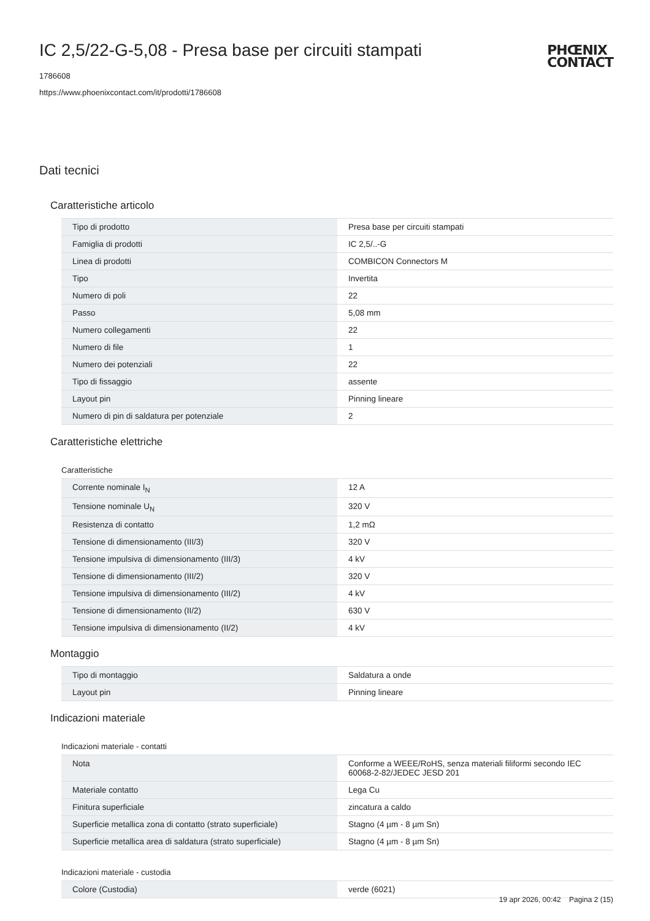IC 2,5/22-G-5,08 - Presa base per circuiti stampati
1786608
https://www.phoenixcontact.com/it/prodotti/1786608
PHŒNIX
CONTACT
Dati tecnici
Caratteristiche articolo
| Tipo di prodotto | Presa base per circuiti stampati |
| Famiglia di prodotti | IC 2,5/..-G |
| Linea di prodotti | COMBICON Connectors M |
| Tipo | Invertita |
| Numero di poli | 22 |
| Passo | 5,08 mm |
| Numero collegamenti | 22 |
| Numero di file | 1 |
| Numero dei potenziali | 22 |
| Tipo di fissaggio | assente |
| Layout pin | Pinning lineare |
| Numero di pin di saldatura per potenziale | 2 |
Caratteristiche elettriche
Caratteristiche
| Corrente nominale I<sub>N</sub> | 12 A |
| Tensione nominale U<sub>N</sub> | 320 V |
| Resistenza di contatto | 1,2 mΩ |
| Tensione di dimensionamento (III/3) | 320 V |
| Tensione impulsiva di dimensionamento (III/3) | 4 kV |
| Tensione di dimensionamento (III/2) | 320 V |
| Tensione impulsiva di dimensionamento (III/2) | 4 kV |
| Tensione di dimensionamento (II/2) | 630 V |
| Tensione impulsiva di dimensionamento (II/2) | 4 kV |
Montaggio
| Tipo di montaggio | Saldatura a onde |
| Layout pin | Pinning lineare |
Indicazioni materiale
Indicazioni materiale - contatti
| Nota | Conforme a WEEE/RoHS, senza materiali filiformi secondo IEC 60068-2-82/JEDEC JESD 201 |
| Materiale contatto | Lega Cu |
| Finitura superficiale | zincatura a caldo |
| Superficie metallica zona di contatto (strato superficiale) | Stagno (4 µm - 8 µm Sn) |
| Superficie metallica area di saldatura (strato superficiale) | Stagno (4 µm - 8 µm Sn) |
Indicazioni materiale - custodia
| Colore (Custodia) | verde (6021) |
19 apr 2026, 00:42 Pagina 2 (15)